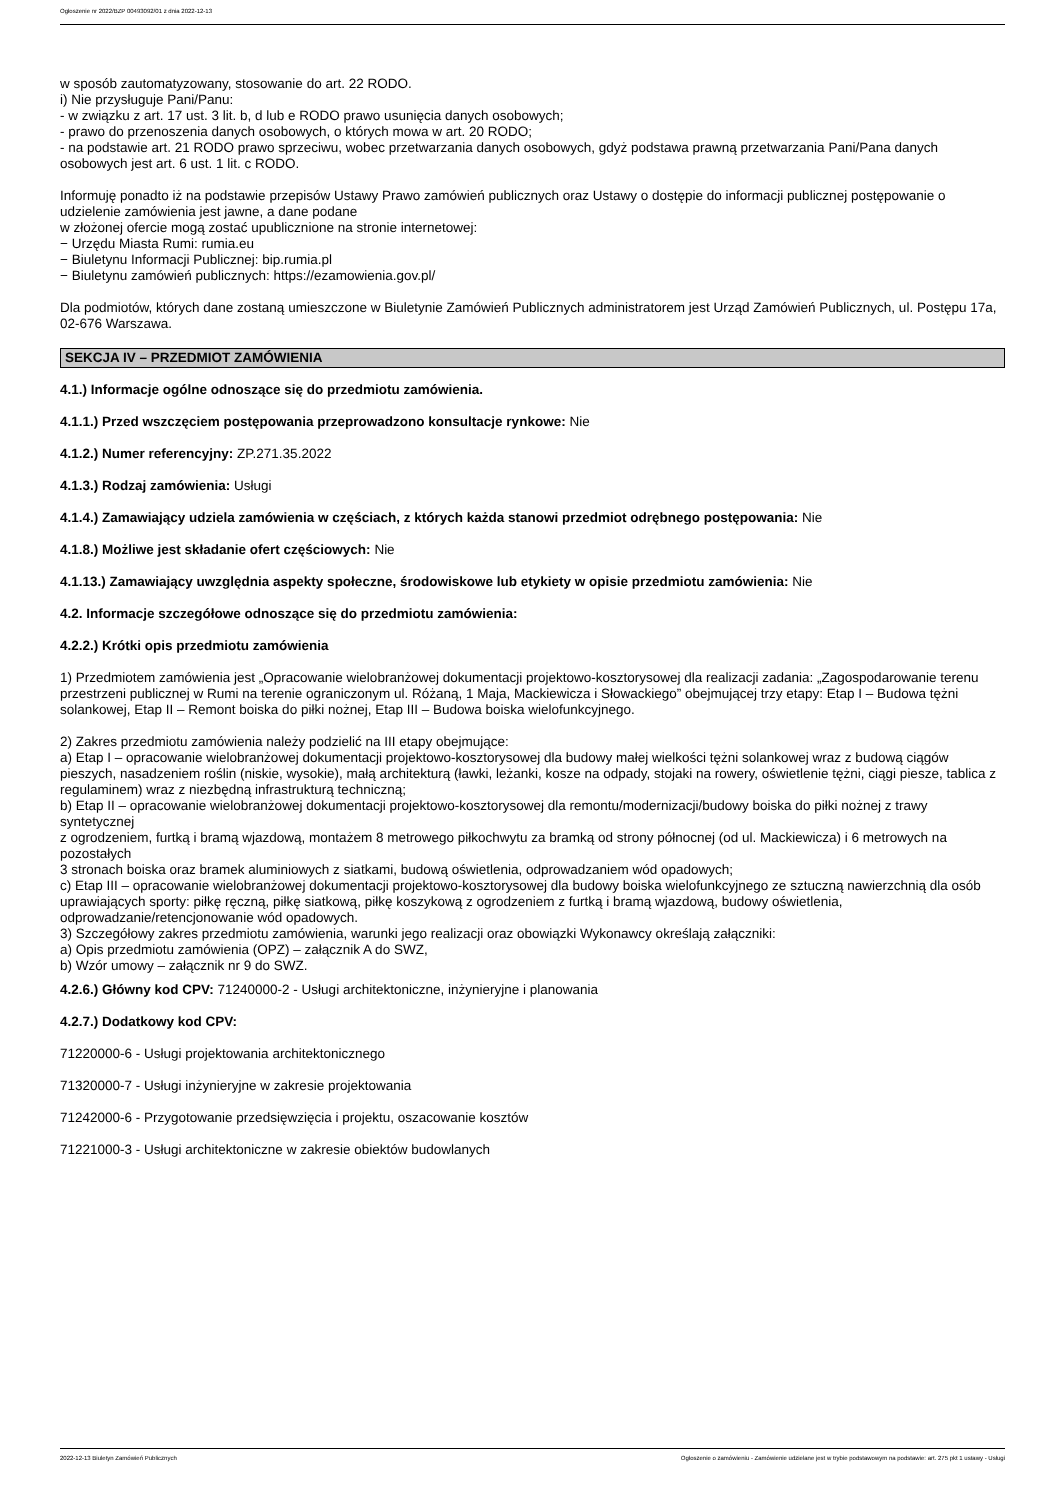Ogłoszenie nr 2022/BZP 00493092/01 z dnia 2022-12-13
w sposób zautomatyzowany, stosowanie do art. 22 RODO.
i) Nie przysługuje Pani/Panu:
- w związku z art. 17 ust. 3 lit. b, d lub e RODO prawo usunięcia danych osobowych;
- prawo do przenoszenia danych osobowych, o których mowa w art. 20 RODO;
- na podstawie art. 21 RODO prawo sprzeciwu, wobec przetwarzania danych osobowych, gdyż podstawa prawną przetwarzania Pani/Pana danych osobowych jest art. 6 ust. 1 lit. c RODO.
Informuję ponadto iż na podstawie przepisów Ustawy Prawo zamówień publicznych oraz Ustawy o dostępie do informacji publicznej postępowanie o udzielenie zamówienia jest jawne, a dane podane
w złożonej ofercie mogą zostać upublicznione na stronie internetowej:
− Urzędu Miasta Rumi: rumia.eu
− Biuletynu Informacji Publicznej: bip.rumia.pl
− Biuletynu zamówień publicznych: https://ezamowienia.gov.pl/
Dla podmiotów, których dane zostaną umieszczone w Biuletynie Zamówień Publicznych administratorem jest Urząd Zamówień Publicznych, ul. Postępu 17a, 02-676 Warszawa.
SEKCJA IV – PRZEDMIOT ZAMÓWIENIA
4.1.) Informacje ogólne odnoszące się do przedmiotu zamówienia.
4.1.1.) Przed wszczęciem postępowania przeprowadzono konsultacje rynkowe: Nie
4.1.2.) Numer referencyjny: ZP.271.35.2022
4.1.3.) Rodzaj zamówienia: Usługi
4.1.4.) Zamawiający udziela zamówienia w częściach, z których każda stanowi przedmiot odrębnego postępowania: Nie
4.1.8.) Możliwe jest składanie ofert częściowych: Nie
4.1.13.) Zamawiający uwzględnia aspekty społeczne, środowiskowe lub etykiety w opisie przedmiotu zamówienia: Nie
4.2. Informacje szczegółowe odnoszące się do przedmiotu zamówienia:
4.2.2.) Krótki opis przedmiotu zamówienia
1) Przedmiotem zamówienia jest „Opracowanie wielobranżowej dokumentacji projektowo-kosztorysowej dla realizacji zadania: „Zagospodarowanie terenu przestrzeni publicznej w Rumi na terenie ograniczonym ul. Różaną, 1 Maja, Mackiewicza i Słowackiego” obejmującej trzy etapy: Etap I – Budowa tężni solankowej, Etap II – Remont boiska do piłki nożnej, Etap III – Budowa boiska wielofunkcyjnego.
2) Zakres przedmiotu zamówienia należy podzielić na III etapy obejmujące:
a) Etap I – opracowanie wielobranżowej dokumentacji projektowo-kosztorysowej dla budowy małej wielkości tężni solankowej wraz z budową ciągów pieszych, nasadzeniem roślin (niskie, wysokie), małą architekturą (ławki, leżanki, kosze na odpady, stojaki na rowery, oświetlenie tężni, ciągi piesze, tablica z regulaminem) wraz z niezbędną infrastrukturą techniczną;
b) Etap II – opracowanie wielobranżowej dokumentacji projektowo-kosztorysowej dla remontu/modernizacji/budowy boiska do piłki nożnej z trawy syntetycznej
z ogrodzeniem, furtką i bramą wjazdową, montażem 8 metrowego piłkochwytu za bramką od strony północnej (od ul. Mackiewicza) i 6 metrowych na pozostałych
3 stronach boiska oraz bramek aluminiowych z siatkami, budową oświetlenia, odprowadzaniem wód opadowych;
c) Etap III – opracowanie wielobranżowej dokumentacji projektowo-kosztorysowej dla budowy boiska wielofunkcyjnego ze sztuczną nawierzchnią dla osób uprawiających sporty: piłkę ręczną, piłkę siatkową, piłkę koszykową z ogrodzeniem z furtką i bramą wjazdową, budowy oświetlenia, odprowadzanie/retencjonowanie wód opadowych.
3) Szczegółowy zakres przedmiotu zamówienia, warunki jego realizacji oraz obowiązki Wykonawcy określają załączniki:
a) Opis przedmiotu zamówienia (OPZ) – załącznik A do SWZ,
b) Wzór umowy – załącznik nr 9 do SWZ.
4.2.6.) Główny kod CPV: 71240000-2 - Usługi architektoniczne, inżynieryjne i planowania
4.2.7.) Dodatkowy kod CPV:
71220000-6 - Usługi projektowania architektonicznego
71320000-7 - Usługi inżynieryjne w zakresie projektowania
71242000-6 - Przygotowanie przedsięwzięcia i projektu, oszacowanie kosztów
71221000-3 - Usługi architektoniczne w zakresie obiektów budowlanych
2022-12-13 Biuletyn Zamówień Publicznych Ogłoszenie o zamówieniu - Zamówienie udzielane jest w trybie podstawowym na podstawie: art. 275 pkt 1 ustawy - Usługi